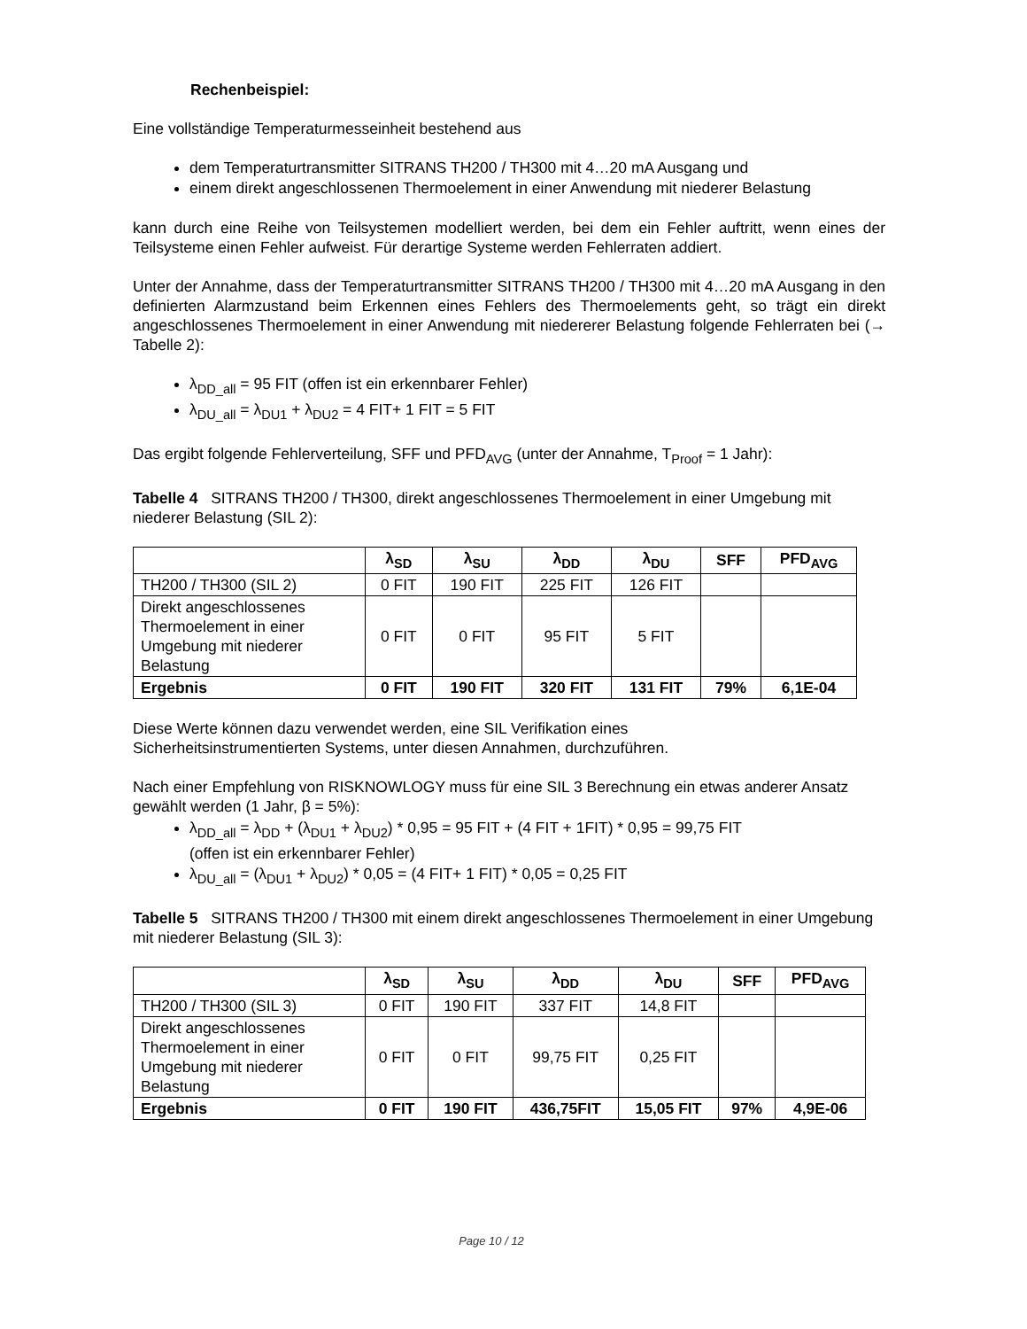Rechenbeispiel:
Eine vollständige Temperaturmesseinheit bestehend aus
dem Temperaturtransmitter SITRANS TH200 / TH300 mit 4…20 mA Ausgang und
einem direkt angeschlossenen Thermoelement in einer Anwendung mit niederer Belastung
kann durch eine Reihe von Teilsystemen modelliert werden, bei dem ein Fehler auftritt, wenn eines der Teilsysteme einen Fehler aufweist. Für derartige Systeme werden Fehlerraten addiert.
Unter der Annahme, dass der Temperaturtransmitter SITRANS TH200 / TH300 mit 4…20 mA Ausgang in den definierten Alarmzustand beim Erkennen eines Fehlers des Thermoelements geht, so trägt ein direkt angeschlossenes Thermoelement in einer Anwendung mit niedererer Belastung folgende Fehlerraten bei (→ Tabelle 2):
λ<sub>DD_all</sub> = 95 FIT (offen ist ein erkennbarer Fehler)
λ<sub>DU_all</sub> = λ<sub>DU1</sub> + λ<sub>DU2</sub> = 4 FIT+ 1 FIT = 5 FIT
Das ergibt folgende Fehlerverteilung, SFF und PFD<sub>AVG</sub> (unter der Annahme, T<sub>Proof</sub> = 1 Jahr):
Tabelle 4 SITRANS TH200 / TH300, direkt angeschlossenes Thermoelement in einer Umgebung mit niederer Belastung (SIL 2):
| | λ<sub>SD</sub> | λ<sub>SU</sub> | λ<sub>DD</sub> | λ<sub>DU</sub> | SFF | PFD<sub>AVG</sub> |
| --- | --- | --- | --- | --- | --- | --- |
| TH200 / TH300 (SIL 2) | 0 FIT | 190 FIT | 225 FIT | 126 FIT | | |
| Direkt angeschlossenes Thermoelement in einer Umgebung mit niederer Belastung | 0 FIT | 0 FIT | 95 FIT | 5 FIT | | |
| Ergebnis | 0 FIT | 190 FIT | 320 FIT | 131 FIT | 79% | 6,1E-04 |
Diese Werte können dazu verwendet werden, eine SIL Verifikation eines
Sicherheitsinstrumentierten Systems, unter diesen Annahmen, durchzuführen.
Nach einer Empfehlung von RISKNOWLOGY muss für eine SIL 3 Berechnung ein etwas anderer Ansatz gewählt werden (1 Jahr, β = 5%):
λ<sub>DD_all</sub> = λ<sub>DD</sub> + (λ<sub>DU1</sub> + λ<sub>DU2</sub>) * 0,95 = 95 FIT + (4 FIT + 1FIT) * 0,95 = 99,75 FIT
(offen ist ein erkennbarer Fehler)
λ<sub>DU_all</sub> = (λ<sub>DU1</sub> + λ<sub>DU2</sub>) * 0,05 = (4 FIT+ 1 FIT) * 0,05 = 0,25 FIT
Tabelle 5 SITRANS TH200 / TH300 mit einem direkt angeschlossenes Thermoelement in einer Umgebung mit niederer Belastung (SIL 3):
| | λ<sub>SD</sub> | λ<sub>SU</sub> | λ<sub>DD</sub> | λ<sub>DU</sub> | SFF | PFD<sub>AVG</sub> |
| --- | --- | --- | --- | --- | --- | --- |
| TH200 / TH300 (SIL 3) | 0 FIT | 190 FIT | 337 FIT | 14,8 FIT | | |
| Direkt angeschlossenes Thermoelement in einer Umgebung mit niederer Belastung | 0 FIT | 0 FIT | 99,75 FIT | 0,25 FIT | | |
| Ergebnis | 0 FIT | 190 FIT | 436,75FIT | 15,05 FIT | 97% | 4,9E-06 |
Page 10 / 12